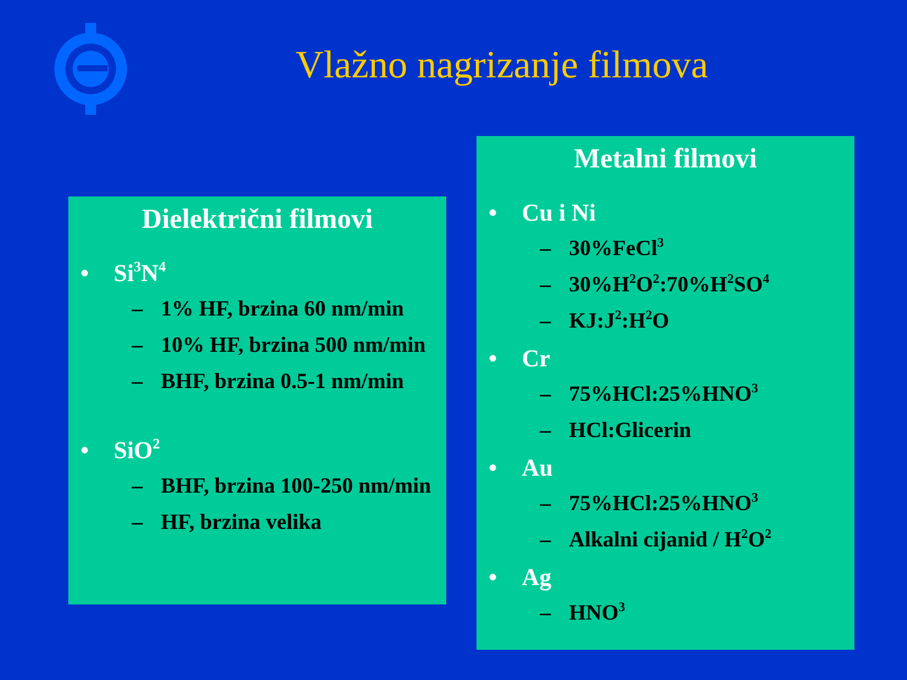Vlažno nagrizanje filmova
Dielektrični filmovi
• Si<sub>3</sub>N<sub>4</sub>
– 1% HF, brzina 60 nm/min
– 10% HF, brzina 500 nm/min
– BHF, brzina 0.5-1 nm/min
• SiO<sub>2</sub>
– BHF, brzina 100-250 nm/min
– HF, brzina velika
Metalni filmovi
• Cu i Ni
– 30%FeCl<sub>3</sub>
– 30%H<sub>2</sub>O<sub>2</sub>:70%H<sub>2</sub>SO<sub>4</sub>
– KJ:J<sub>2</sub>:H<sub>2</sub>O
• Cr
– 75%HCl:25%HNO<sub>3</sub>
– HCl:Glicerin
• Au
– 75%HCl:25%HNO<sub>3</sub>
– Alkalni cijanid / H<sub>2</sub>O<sub>2</sub>
• Ag
– HNO<sub>3</sub>